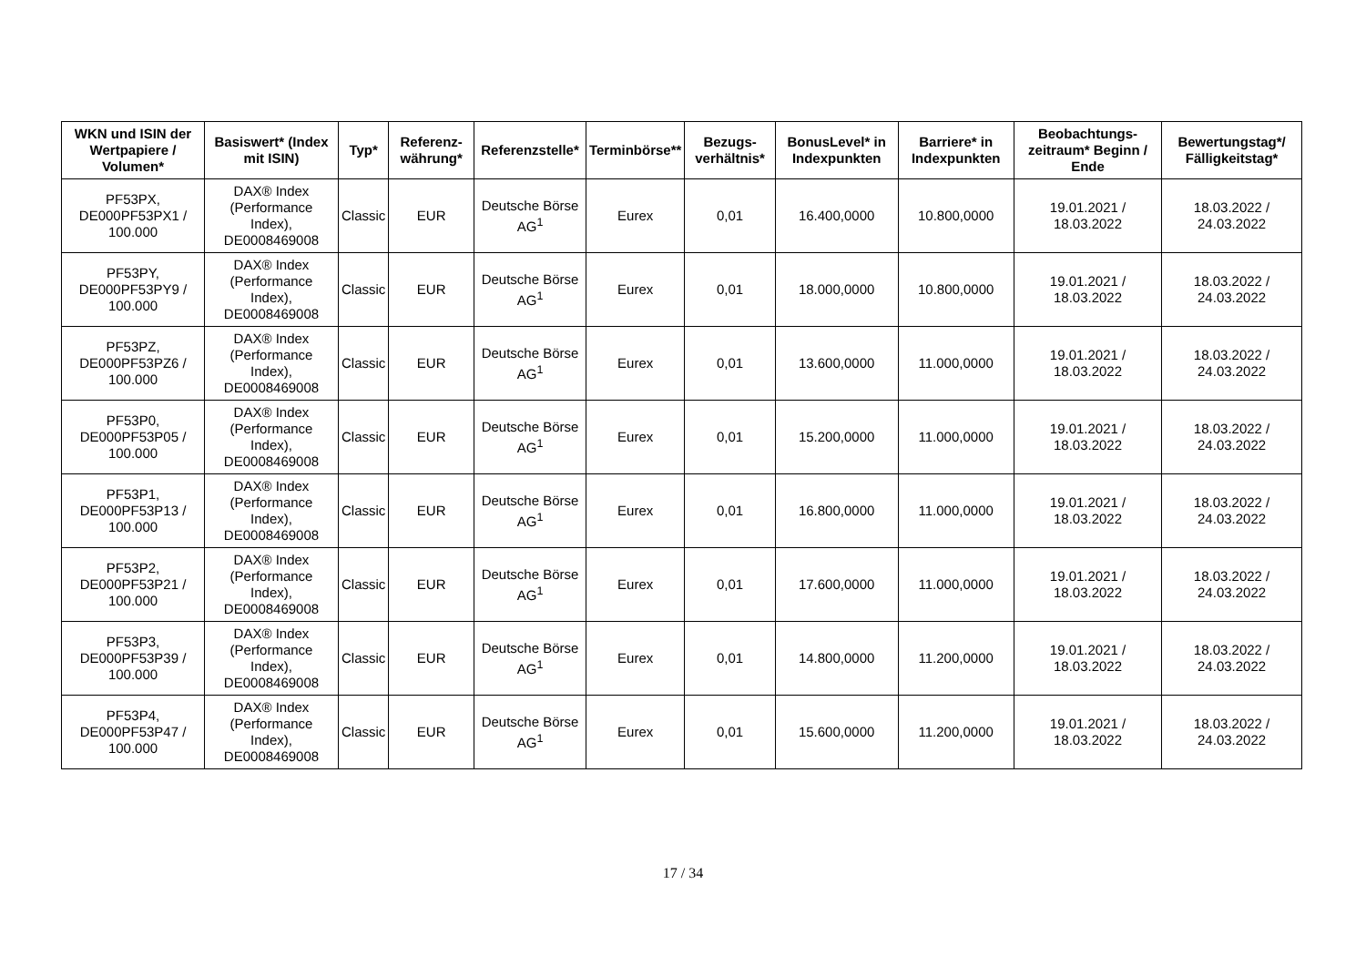| WKN und ISIN der Wertpapiere / Volumen* | Basiswert* (Index mit ISIN) | Typ* | Referenz-währung* | Referenzstelle* | Terminbörse** | Bezugs-verhältnis* | BonusLevel* in Indexpunkten | Barriere* in Indexpunkten | Beobachtungs-zeitraum* Beginn / Ende | Bewertungstag*/ Fälligkeitstag* |
| --- | --- | --- | --- | --- | --- | --- | --- | --- | --- | --- |
| PF53PX, DE000PF53PX1 / 100.000 | DAX® Index (Performance Index), DE0008469008 | Classic | EUR | Deutsche Börse AG<sup>1</sup> | Eurex | 0,01 | 16.400,0000 | 10.800,0000 | 19.01.2021 / 18.03.2022 | 18.03.2022 / 24.03.2022 |
| PF53PY, DE000PF53PY9 / 100.000 | DAX® Index (Performance Index), DE0008469008 | Classic | EUR | Deutsche Börse AG<sup>1</sup> | Eurex | 0,01 | 18.000,0000 | 10.800,0000 | 19.01.2021 / 18.03.2022 | 18.03.2022 / 24.03.2022 |
| PF53PZ, DE000PF53PZ6 / 100.000 | DAX® Index (Performance Index), DE0008469008 | Classic | EUR | Deutsche Börse AG<sup>1</sup> | Eurex | 0,01 | 13.600,0000 | 11.000,0000 | 19.01.2021 / 18.03.2022 | 18.03.2022 / 24.03.2022 |
| PF53P0, DE000PF53P05 / 100.000 | DAX® Index (Performance Index), DE0008469008 | Classic | EUR | Deutsche Börse AG<sup>1</sup> | Eurex | 0,01 | 15.200,0000 | 11.000,0000 | 19.01.2021 / 18.03.2022 | 18.03.2022 / 24.03.2022 |
| PF53P1, DE000PF53P13 / 100.000 | DAX® Index (Performance Index), DE0008469008 | Classic | EUR | Deutsche Börse AG<sup>1</sup> | Eurex | 0,01 | 16.800,0000 | 11.000,0000 | 19.01.2021 / 18.03.2022 | 18.03.2022 / 24.03.2022 |
| PF53P2, DE000PF53P21 / 100.000 | DAX® Index (Performance Index), DE0008469008 | Classic | EUR | Deutsche Börse AG<sup>1</sup> | Eurex | 0,01 | 17.600,0000 | 11.000,0000 | 19.01.2021 / 18.03.2022 | 18.03.2022 / 24.03.2022 |
| PF53P3, DE000PF53P39 / 100.000 | DAX® Index (Performance Index), DE0008469008 | Classic | EUR | Deutsche Börse AG<sup>1</sup> | Eurex | 0,01 | 14.800,0000 | 11.200,0000 | 19.01.2021 / 18.03.2022 | 18.03.2022 / 24.03.2022 |
| PF53P4, DE000PF53P47 / 100.000 | DAX® Index (Performance Index), DE0008469008 | Classic | EUR | Deutsche Börse AG<sup>1</sup> | Eurex | 0,01 | 15.600,0000 | 11.200,0000 | 19.01.2021 / 18.03.2022 | 18.03.2022 / 24.03.2022 |
17 / 34